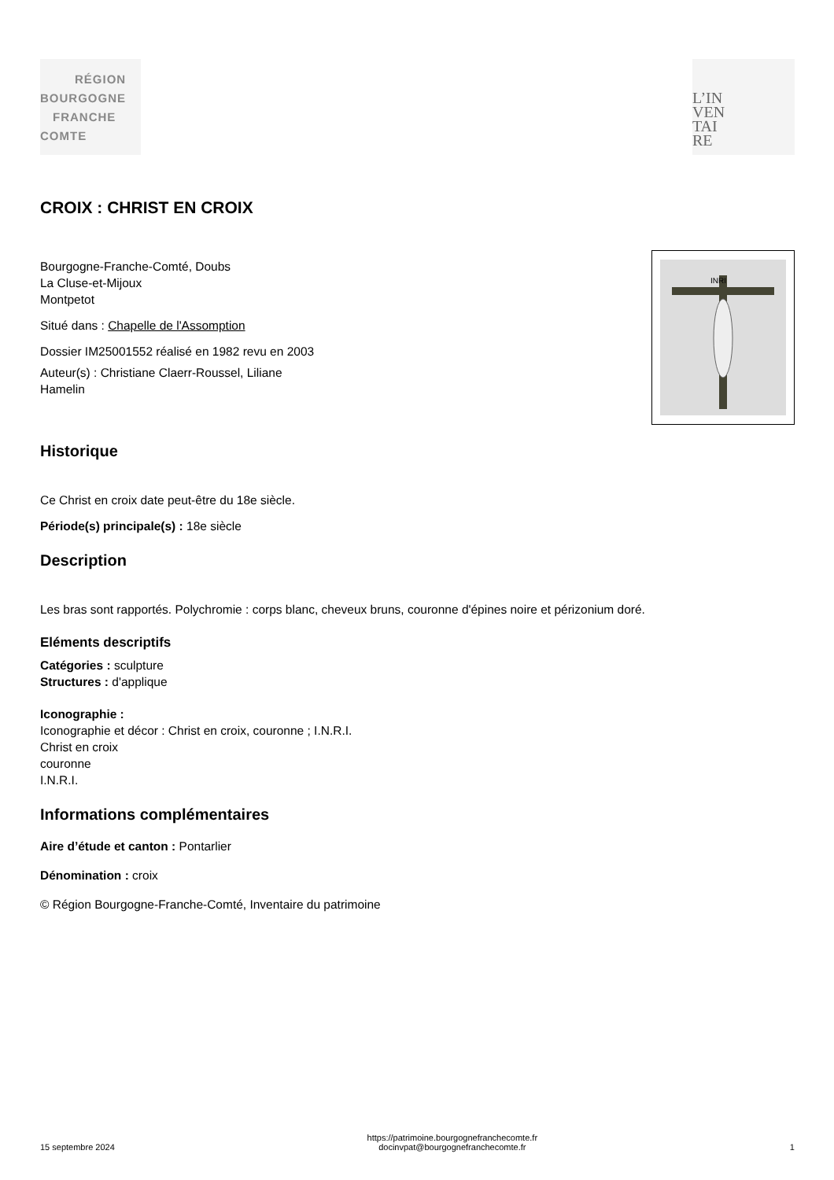RÉGION
BOURGOGNE
FRANCHE
COMTE
L’IN
VEN
TAI
RE
CROIX : CHRIST EN CROIX
Bourgogne-Franche-Comté, Doubs
La Cluse-et-Mijoux
Montpetot
Situé dans : Chapelle de l'Assomption
Dossier IM25001552 réalisé en 1982 revu en 2003
Auteur(s) : Christiane Claerr-Roussel, Liliane
Hamelin
INRI
Historique
Ce Christ en croix date peut-être du 18e siècle.
Période(s) principale(s) : 18e siècle
Description
Les bras sont rapportés. Polychromie : corps blanc, cheveux bruns, couronne d'épines noire et périzonium doré.
Eléments descriptifs
Catégories : sculpture
Structures : d'applique
Iconographie :
Iconographie et décor : Christ en croix, couronne ; I.N.R.I.
Christ en croix
couronne
I.N.R.I.
Informations complémentaires
Aire d’étude et canton : Pontarlier
Dénomination : croix
© Région Bourgogne-Franche-Comté, Inventaire du patrimoine
15 septembre 2024
https://patrimoine.bourgognefranchecomte.fr
docinvpat@bourgognefranchecomte.fr
1